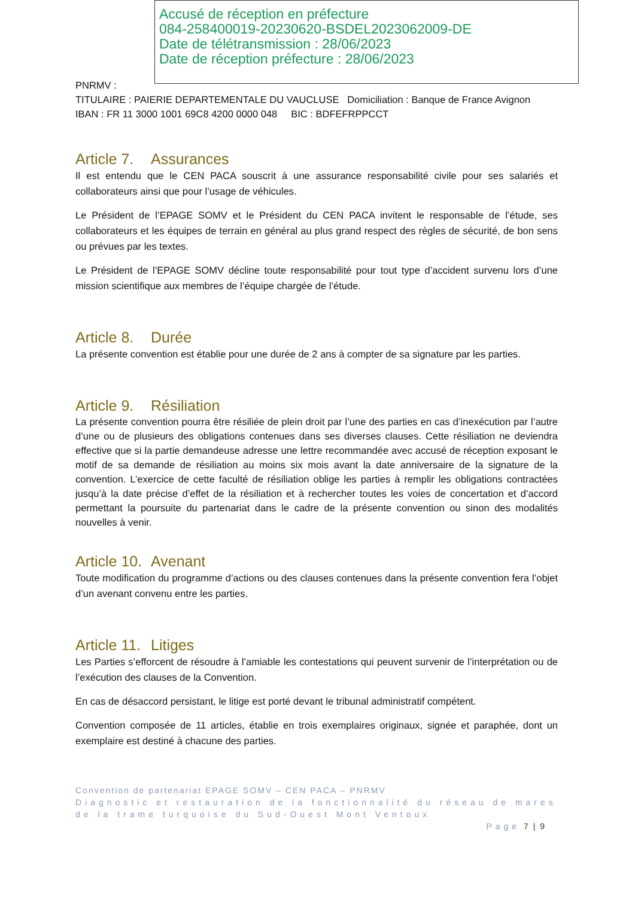Accusé de réception en préfecture
084-258400019-20230620-BSDEL2023062009-DE
Date de télétransmission : 28/06/2023
Date de réception préfecture : 28/06/2023
PNRMV :
TITULAIRE : PAIERIE DEPARTEMENTALE DU VAUCLUSE Domiciliation : Banque de France Avignon
IBAN : FR 11 3000 1001 69C8 4200 0000 048 BIC : BDFEFRPPCCT
Article 7. Assurances
Il est entendu que le CEN PACA souscrit à une assurance responsabilité civile pour ses salariés et collaborateurs ainsi que pour l’usage de véhicules.
Le Président de l’EPAGE SOMV et le Président du CEN PACA invitent le responsable de l’étude, ses collaborateurs et les équipes de terrain en général au plus grand respect des règles de sécurité, de bon sens ou prévues par les textes.
Le Président de l’EPAGE SOMV décline toute responsabilité pour tout type d’accident survenu lors d’une mission scientifique aux membres de l’équipe chargée de l’étude.
Article 8. Durée
La présente convention est établie pour une durée de 2 ans à compter de sa signature par les parties.
Article 9. Résiliation
La présente convention pourra être résiliée de plein droit par l’une des parties en cas d’inexécution par l’autre d’une ou de plusieurs des obligations contenues dans ses diverses clauses. Cette résiliation ne deviendra effective que si la partie demandeuse adresse une lettre recommandée avec accusé de réception exposant le motif de sa demande de résiliation au moins six mois avant la date anniversaire de la signature de la convention. L’exercice de cette faculté de résiliation oblige les parties à remplir les obligations contractées jusqu’à la date précise d’effet de la résiliation et à rechercher toutes les voies de concertation et d’accord permettant la poursuite du partenariat dans le cadre de la présente convention ou sinon des modalités nouvelles à venir.
Article 10. Avenant
Toute modification du programme d’actions ou des clauses contenues dans la présente convention fera l’objet d’un avenant convenu entre les parties.
Article 11. Litiges
Les Parties s’efforcent de résoudre à l’amiable les contestations qui peuvent survenir de l’interprétation ou de l’exécution des clauses de la Convention.
En cas de désaccord persistant, le litige est porté devant le tribunal administratif compétent.
Convention composée de 11 articles, établie en trois exemplaires originaux, signée et paraphée, dont un exemplaire est destiné à chacune des parties.
Convention de partenariat EPAGE SOMV – CEN PACA – PNRMV
Diagnostic et restauration de la fonctionnalité du réseau de mares de la trame turquoise du Sud-Ouest Mont Ventoux
Page 7 | 9